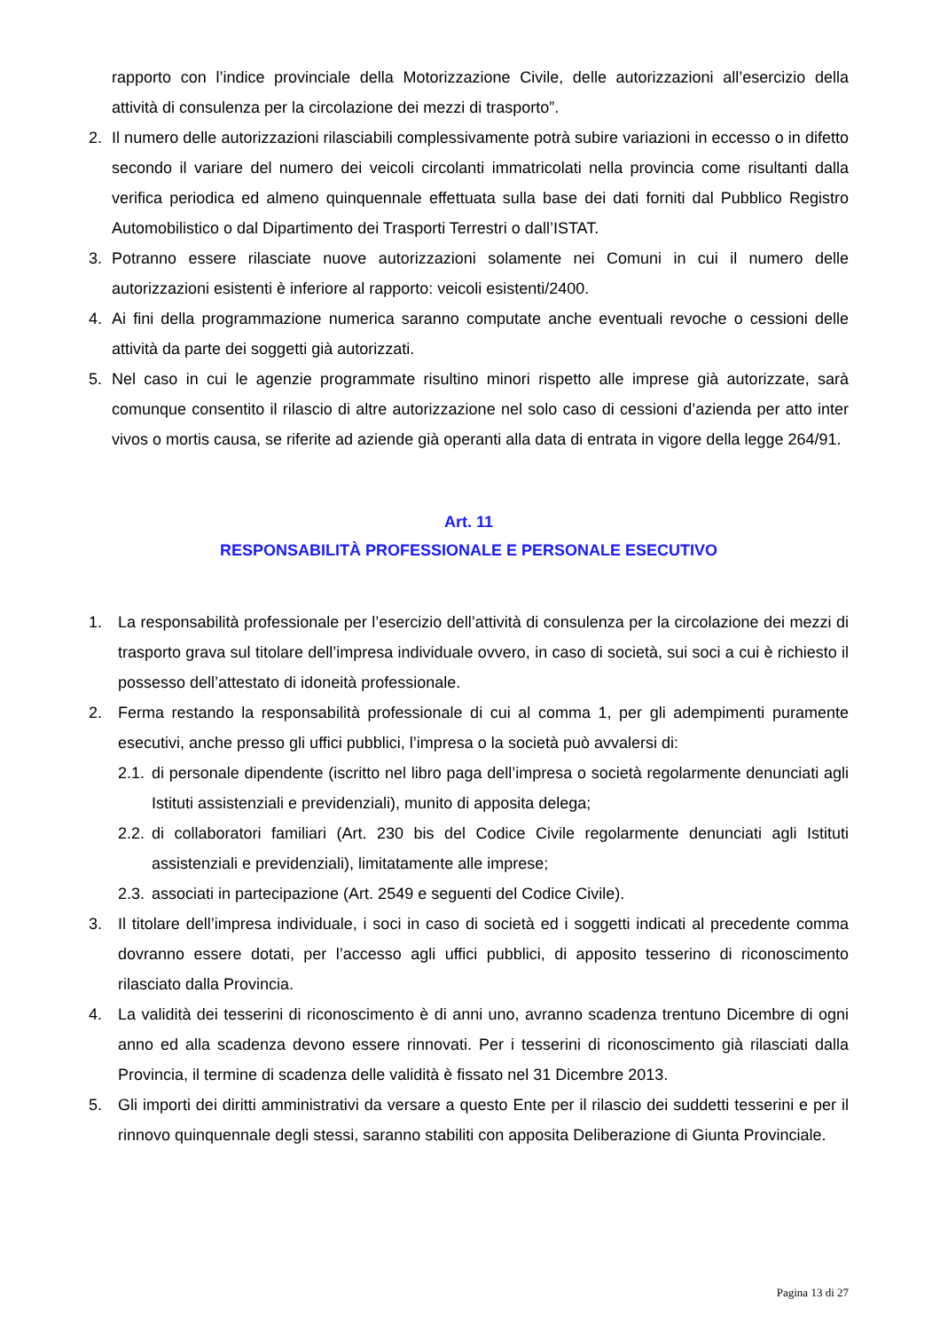rapporto con l’indice provinciale della Motorizzazione Civile, delle autorizzazioni all’esercizio della attività di consulenza per la circolazione dei mezzi di trasporto”.
2. Il numero delle autorizzazioni rilasciabili complessivamente potrà subire variazioni in eccesso o in difetto secondo il variare del numero dei veicoli circolanti immatricolati nella provincia come risultanti dalla verifica periodica ed almeno quinquennale effettuata sulla base dei dati forniti dal Pubblico Registro Automobilistico o dal Dipartimento dei Trasporti Terrestri o dall’ISTAT.
3. Potranno essere rilasciate nuove autorizzazioni solamente nei Comuni in cui il numero delle autorizzazioni esistenti è inferiore al rapporto: veicoli esistenti/2400.
4. Ai fini della programmazione numerica saranno computate anche eventuali revoche o cessioni delle attività da parte dei soggetti già autorizzati.
5. Nel caso in cui le agenzie programmate risultino minori rispetto alle imprese già autorizzate, sarà comunque consentito il rilascio di altre autorizzazione nel solo caso di cessioni d’azienda per atto inter vivos o mortis causa, se riferite ad aziende già operanti alla data di entrata in vigore della legge 264/91.
Art. 11
RESPONSABILITÀ PROFESSIONALE E PERSONALE ESECUTIVO
1. La responsabilità professionale per l’esercizio dell’attività di consulenza per la circolazione dei mezzi di trasporto grava sul titolare dell’impresa individuale ovvero, in caso di società, sui soci a cui è richiesto il possesso dell’attestato di idoneità professionale.
2. Ferma restando la responsabilità professionale di cui al comma 1, per gli adempimenti puramente esecutivi, anche presso gli uffici pubblici, l’impresa o la società può avvalersi di:
2.1. di personale dipendente (iscritto nel libro paga dell’impresa o società regolarmente denunciati agli Istituti assistenziali e previdenziali), munito di apposita delega;
2.2. di collaboratori familiari (Art. 230 bis del Codice Civile regolarmente denunciati agli Istituti assistenziali e previdenziali), limitatamente alle imprese;
2.3. associati in partecipazione (Art. 2549 e seguenti del Codice Civile).
3. Il titolare dell’impresa individuale, i soci in caso di società ed i soggetti indicati al precedente comma dovranno essere dotati, per l’accesso agli uffici pubblici, di apposito tesserino di riconoscimento rilasciato dalla Provincia.
4. La validità dei tesserini di riconoscimento è di anni uno, avranno scadenza trentuno Dicembre di ogni anno ed alla scadenza devono essere rinnovati. Per i tesserini di riconoscimento già rilasciati dalla Provincia, il termine di scadenza delle validità è fissato nel 31 Dicembre 2013.
5. Gli importi dei diritti amministrativi da versare a questo Ente per il rilascio dei suddetti tesserini e per il rinnovo quinquennale degli stessi, saranno stabiliti con apposita Deliberazione di Giunta Provinciale.
Pagina 13 di 27